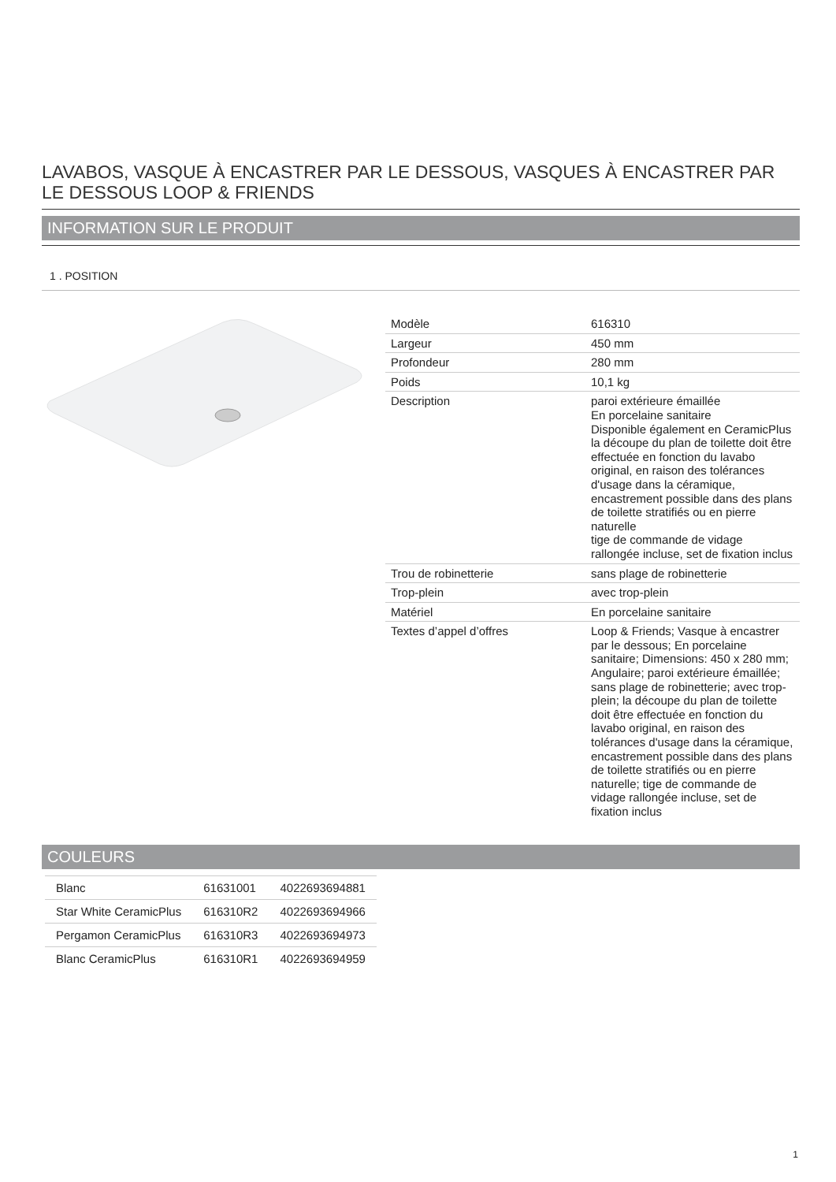LAVABOS, VASQUE À ENCASTRER PAR LE DESSOUS, VASQUES À ENCASTRER PAR LE DESSOUS LOOP & FRIENDS
INFORMATION SUR LE PRODUIT
1 . POSITION
| Modèle | 616310 |
| Largeur | 450 mm |
| Profondeur | 280 mm |
| Poids | 10,1 kg |
| Description | paroi extérieure émaillée En porcelaine sanitaire Disponible également en CeramicPlus la découpe du plan de toilette doit être effectuée en fonction du lavabo original, en raison des tolérances d'usage dans la céramique, encastrement possible dans des plans de toilette stratifiés ou en pierre naturelle tige de commande de vidage rallongée incluse, set de fixation inclus |
| Trou de robinetterie | sans plage de robinetterie |
| Trop-plein | avec trop-plein |
| Matériel | En porcelaine sanitaire |
| Textes d’appel d’offres | Loop & Friends; Vasque à encastrer par le dessous; En porcelaine sanitaire; Dimensions: 450 x 280 mm; Angulaire; paroi extérieure émaillée; sans plage de robinetterie; avec trop-plein; la découpe du plan de toilette doit être effectuée en fonction du lavabo original, en raison des tolérances d'usage dans la céramique, encastrement possible dans des plans de toilette stratifiés ou en pierre naturelle; tige de commande de vidage rallongée incluse, set de fixation inclus |
COULEURS
| Blanc | 61631001 | 4022693694881 |
| Star White CeramicPlus | 616310R2 | 4022693694966 |
| Pergamon CeramicPlus | 616310R3 | 4022693694973 |
| Blanc CeramicPlus | 616310R1 | 4022693694959 |
1